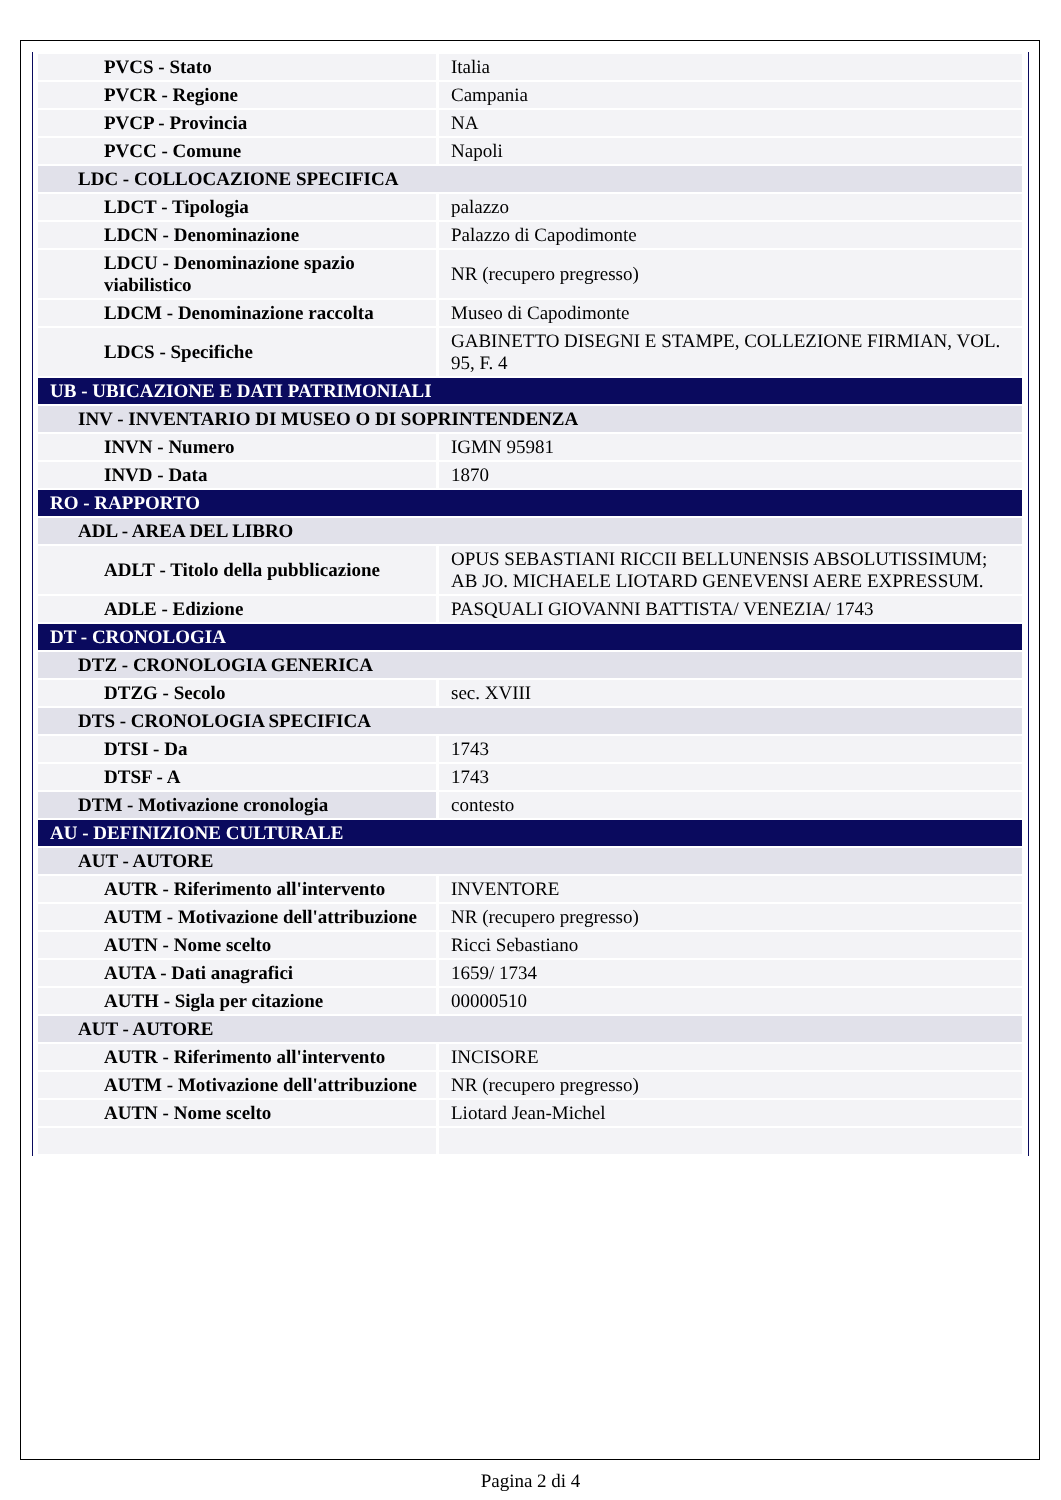| PVCS - Stato | Italia |
| PVCR - Regione | Campania |
| PVCP - Provincia | NA |
| PVCC - Comune | Napoli |
| LDC - COLLOCAZIONE SPECIFICA | |
| LDCT - Tipologia | palazzo |
| LDCN - Denominazione | Palazzo di Capodimonte |
| LDCU - Denominazione spazio viabilistico | NR (recupero pregresso) |
| LDCM - Denominazione raccolta | Museo di Capodimonte |
| LDCS - Specifiche | GABINETTO DISEGNI E STAMPE, COLLEZIONE FIRMIAN, VOL. 95, F. 4 |
| UB - UBICAZIONE E DATI PATRIMONIALI | |
| INV - INVENTARIO DI MUSEO O DI SOPRINTENDENZA | |
| INVN - Numero | IGMN 95981 |
| INVD - Data | 1870 |
| RO - RAPPORTO | |
| ADL - AREA DEL LIBRO | |
| ADLT - Titolo della pubblicazione | OPUS SEBASTIANI RICCII BELLUNENSIS ABSOLUTISSIMUM; AB JO. MICHAELE LIOTARD GENEVENSI AERE EXPRESSUM. |
| ADLE - Edizione | PASQUALI GIOVANNI BATTISTA/ VENEZIA/ 1743 |
| DT - CRONOLOGIA | |
| DTZ - CRONOLOGIA GENERICA | |
| DTZG - Secolo | sec. XVIII |
| DTS - CRONOLOGIA SPECIFICA | |
| DTSI - Da | 1743 |
| DTSF - A | 1743 |
| DTM - Motivazione cronologia | contesto |
| AU - DEFINIZIONE CULTURALE | |
| AUT - AUTORE | |
| AUTR - Riferimento all'intervento | INVENTORE |
| AUTM - Motivazione dell'attribuzione | NR (recupero pregresso) |
| AUTN - Nome scelto | Ricci Sebastiano |
| AUTA - Dati anagrafici | 1659/ 1734 |
| AUTH - Sigla per citazione | 00000510 |
| AUT - AUTORE | |
| AUTR - Riferimento all'intervento | INCISORE |
| AUTM - Motivazione dell'attribuzione | NR (recupero pregresso) |
| AUTN - Nome scelto | Liotard Jean-Michel |
Pagina 2 di 4